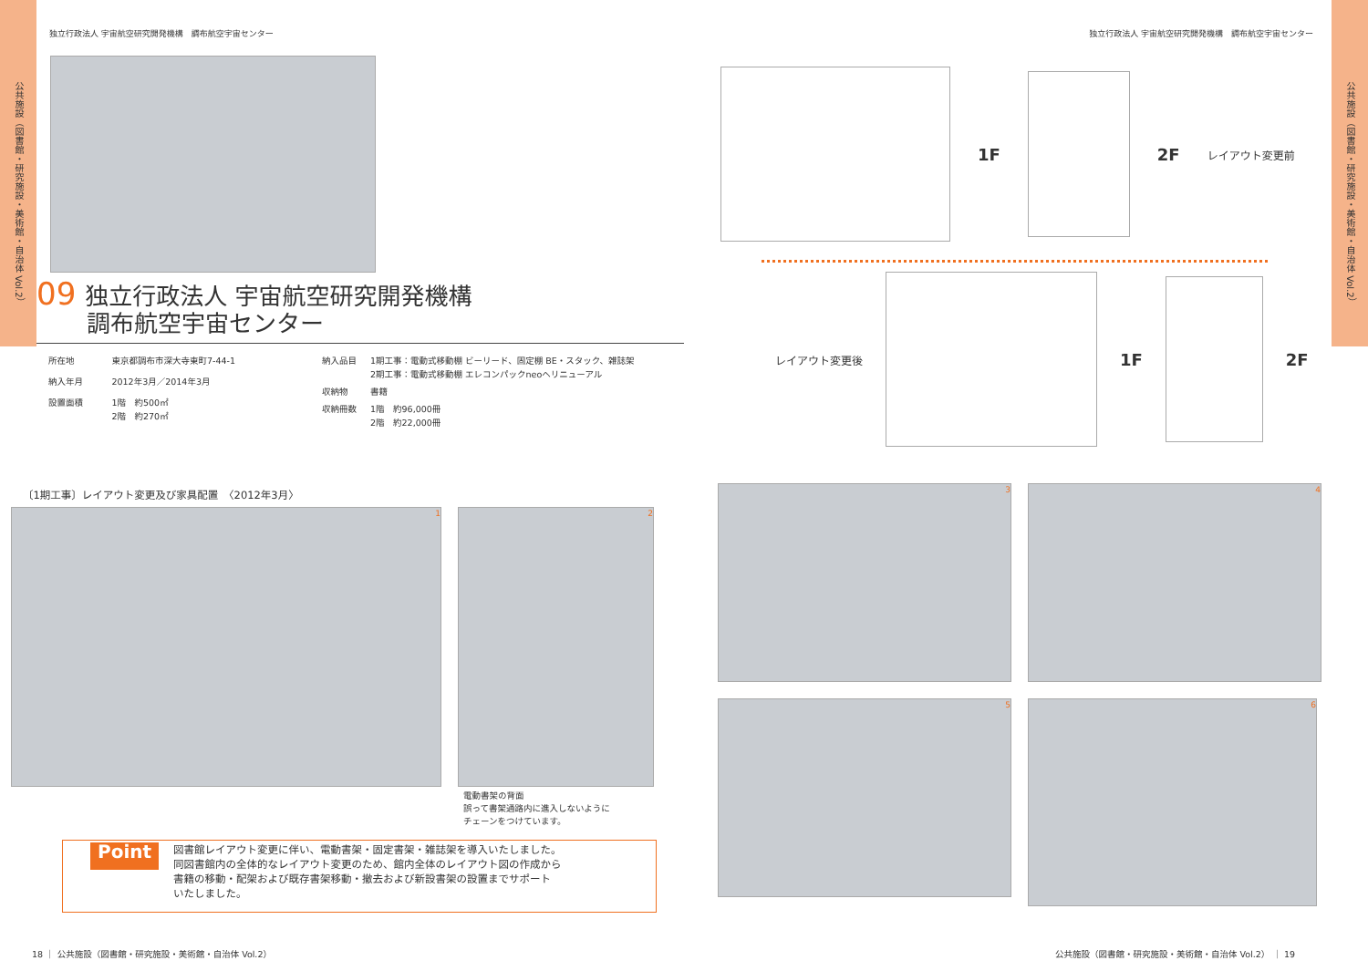公共施設（図書館・研究施設・美術館・自治体 Vol.2）
公共施設（図書館・研究施設・美術館・自治体 Vol.2）
独立行政法人 宇宙航空研究開発機構　調布航空宇宙センター
09 独立行政法人 宇宙航空研究開発機構
調布航空宇宙センター
| 所在地 | 東京都調布市深大寺東町7-44-1 |
| 納入年月 | 2012年3月／2014年3月 |
| 設置面積 | 1階 約500㎡ 2階 約270㎡ |
| 納入品目 | 1期工事：電動式移動棚 ビーリード、固定棚 BE・スタック、雑誌架 2期工事：電動式移動棚 エレコンパックneoヘリニューアル |
| 収納物 | 書籍 |
| 収納冊数 | 1階 約96,000冊 2階 約22,000冊 |
〔1期工事〕レイアウト変更及び家具配置　〈2012年3月〉
1 2
電動書架の背面
誤って書架通路内に進入しないように
チェーンをつけています。
Point
図書館レイアウト変更に伴い、電動書架・固定書架・雑誌架を導入いたしました。
同図書館内の全体的なレイアウト変更のため、館内全体のレイアウト図の作成から
書籍の移動・配架および既存書架移動・撤去および新設書架の設置までサポート
いたしました。
18 ｜ 公共施設（図書館・研究施設・美術館・自治体 Vol.2）
独立行政法人 宇宙航空研究開発機構　調布航空宇宙センター
1F 2F
レイアウト変更前
レイアウト変更後
1F 2F
3
4
5
6
公共施設（図書館・研究施設・美術館・自治体 Vol.2） ｜ 19